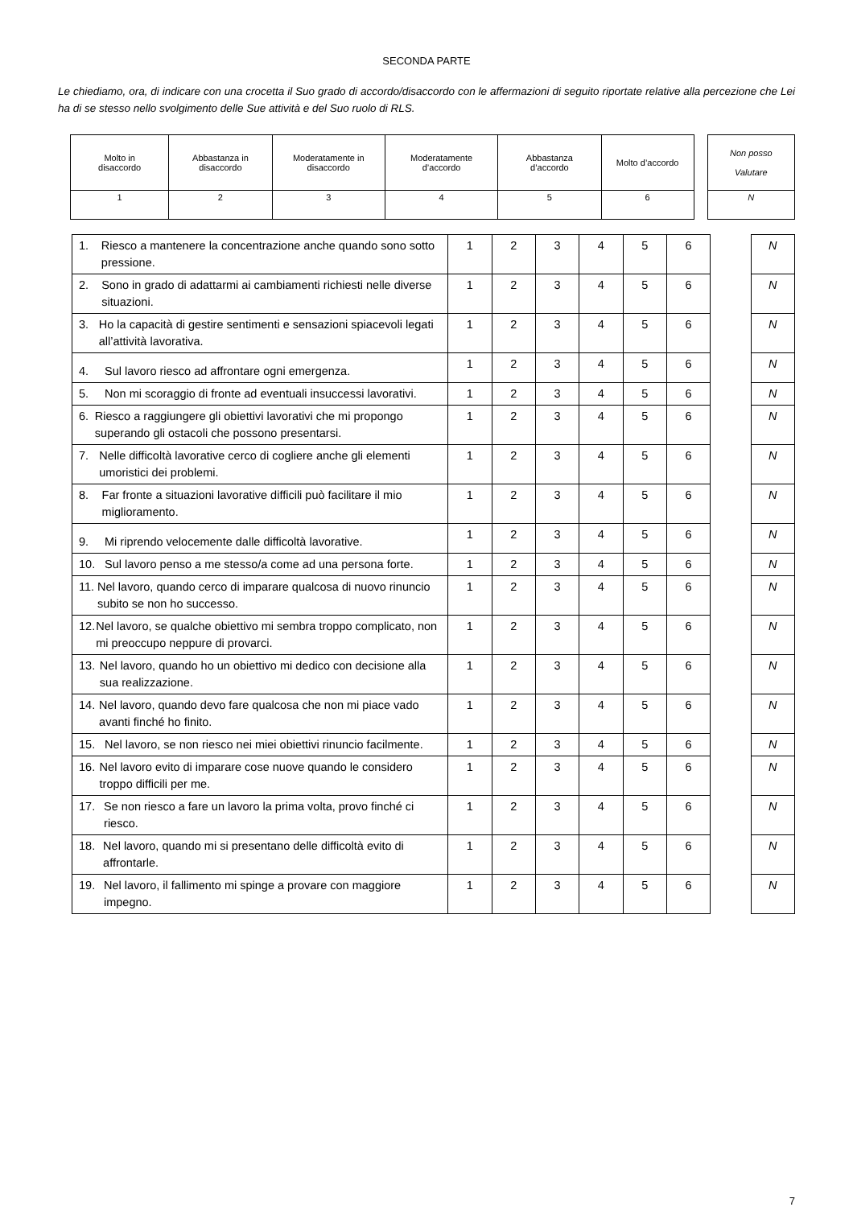SECONDA PARTE
Le chiediamo, ora, di indicare con una crocetta il Suo grado di accordo/disaccordo con le affermazioni di seguito riportate relative alla percezione che Lei ha di se stesso nello svolgimento delle Sue attività e del Suo ruolo di RLS.
| Molto in disaccordo | Abbastanza in disaccordo | Moderatamente in disaccordo | Moderatamente d’accordo | Abbastanza d’accordo | Molto d’accordo | | Non posso Valutare |
| 1 | 2 | 3 | 4 | 5 | 6 | | N |
| 1. Riesco a mantenere la concentrazione anche quando sono sotto pressione. | 1 | 2 | 3 | 4 | 5 | 6 | | N |
| 2. Sono in grado di adattarmi ai cambiamenti richiesti nelle diverse situazioni. | 1 | 2 | 3 | 4 | 5 | 6 | | N |
| 3. Ho la capacità di gestire sentimenti e sensazioni spiacevoli legati all’attività lavorativa. | 1 | 2 | 3 | 4 | 5 | 6 | | N |
| 4. Sul lavoro riesco ad affrontare ogni emergenza. | 1 | 2 | 3 | 4 | 5 | 6 | | N |
| 5. Non mi scoraggio di fronte ad eventuali insuccessi lavorativi. | 1 | 2 | 3 | 4 | 5 | 6 | | N |
| 6. Riesco a raggiungere gli obiettivi lavorativi che mi propongo superando gli ostacoli che possono presentarsi. | 1 | 2 | 3 | 4 | 5 | 6 | | N |
| 7. Nelle difficoltà lavorative cerco di cogliere anche gli elementi umoristici dei problemi. | 1 | 2 | 3 | 4 | 5 | 6 | | N |
| 8. Far fronte a situazioni lavorative difficili può facilitare il mio miglioramento. | 1 | 2 | 3 | 4 | 5 | 6 | | N |
| 9. Mi riprendo velocemente dalle difficoltà lavorative. | 1 | 2 | 3 | 4 | 5 | 6 | | N |
| 10. Sul lavoro penso a me stesso/a come ad una persona forte. | 1 | 2 | 3 | 4 | 5 | 6 | | N |
| 11. Nel lavoro, quando cerco di imparare qualcosa di nuovo rinuncio subito se non ho successo. | 1 | 2 | 3 | 4 | 5 | 6 | | N |
| 12. Nel lavoro, se qualche obiettivo mi sembra troppo complicato, non mi preoccupo neppure di provarci. | 1 | 2 | 3 | 4 | 5 | 6 | | N |
| 13. Nel lavoro, quando ho un obiettivo mi dedico con decisione alla sua realizzazione. | 1 | 2 | 3 | 4 | 5 | 6 | | N |
| 14. Nel lavoro, quando devo fare qualcosa che non mi piace vado avanti finché ho finito. | 1 | 2 | 3 | 4 | 5 | 6 | | N |
| 15. Nel lavoro, se non riesco nei miei obiettivi rinuncio facilmente. | 1 | 2 | 3 | 4 | 5 | 6 | | N |
| 16. Nel lavoro evito di imparare cose nuove quando le considero troppo difficili per me. | 1 | 2 | 3 | 4 | 5 | 6 | | N |
| 17. Se non riesco a fare un lavoro la prima volta, provo finché ci riesco. | 1 | 2 | 3 | 4 | 5 | 6 | | N |
| 18. Nel lavoro, quando mi si presentano delle difficoltà evito di affrontarle. | 1 | 2 | 3 | 4 | 5 | 6 | | N |
| 19. Nel lavoro, il fallimento mi spinge a provare con maggiore impegno. | 1 | 2 | 3 | 4 | 5 | 6 | | N |
7